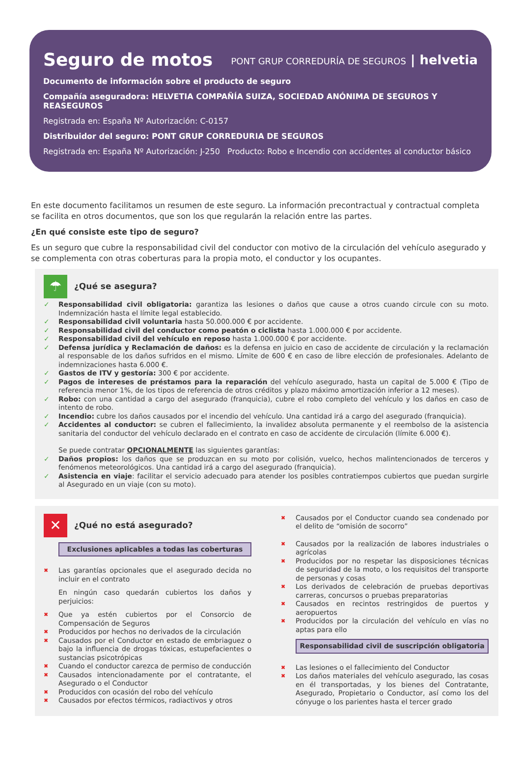Seguro de motos PONT GRUP CORREDURÍA DE SEGUROS | helvetia
Documento de información sobre el producto de seguro
Compañía aseguradora: HELVETIA COMPAÑÍA SUIZA, SOCIEDAD ANÓNIMA DE SEGUROS Y REASEGUROS
Registrada en: España Nº Autorización: C-0157
Distribuidor del seguro: PONT GRUP CORREDURIA DE SEGUROS
Registrada en: España Nº Autorización: J-250 Producto: Robo e Incendio con accidentes al conductor básico
En este documento facilitamos un resumen de este seguro. La información precontractual y contractual completa se facilita en otros documentos, que son los que regularán la relación entre las partes.
¿En qué consiste este tipo de seguro?
Es un seguro que cubre la responsabilidad civil del conductor con motivo de la circulación del vehículo asegurado y se complementa con otras coberturas para la propia moto, el conductor y los ocupantes.
☂
¿Qué se asegura?
✓ Responsabilidad civil obligatoria: garantiza las lesiones o daños que cause a otros cuando circule con su moto. Indemnización hasta el límite legal establecido.
✓ Responsabilidad civil voluntaria hasta 50.000.000 € por accidente.
✓ Responsabilidad civil del conductor como peatón o ciclista hasta 1.000.000 € por accidente.
✓ Responsabilidad civil del vehículo en reposo hasta 1.000.000 € por accidente.
✓ Defensa jurídica y Reclamación de daños: es la defensa en juicio en caso de accidente de circulación y la reclamación al responsable de los daños sufridos en el mismo. Límite de 600 € en caso de libre elección de profesionales. Adelanto de indemnizaciones hasta 6.000 €.
✓ Gastos de ITV y gestoría: 300 € por accidente.
✓ Pagos de intereses de préstamos para la reparación del vehículo asegurado, hasta un capital de 5.000 € (Tipo de referencia menor 1%, de los tipos de referencia de otros créditos y plazo máximo amortización inferior a 12 meses).
✓ Robo: con una cantidad a cargo del asegurado (franquicia), cubre el robo completo del vehículo y los daños en caso de intento de robo.
✓ Incendio: cubre los daños causados por el incendio del vehículo. Una cantidad irá a cargo del asegurado (franquicia).
✓ Accidentes al conductor: se cubren el fallecimiento, la invalidez absoluta permanente y el reembolso de la asistencia sanitaria del conductor del vehículo declarado en el contrato en caso de accidente de circulación (límite 6.000 €).
Se puede contratar OPCIONALMENTE las siguientes garantías:
✓ Daños propios: los daños que se produzcan en su moto por colisión, vuelco, hechos malintencionados de terceros y fenómenos meteorológicos. Una cantidad irá a cargo del asegurado (franquicia).
✓ Asistencia en viaje: facilitar el servicio adecuado para atender los posibles contratiempos cubiertos que puedan surgirle al Asegurado en un viaje (con su moto).
✕
¿Qué no está asegurado?
Exclusiones aplicables a todas las coberturas
✖ Las garantías opcionales que el asegurado decida no incluir en el contrato
En ningún caso quedarán cubiertos los daños y perjuicios:
✖ Que ya estén cubiertos por el Consorcio de Compensación de Seguros
✖ Producidos por hechos no derivados de la circulación
✖ Causados por el Conductor en estado de embriaguez o bajo la influencia de drogas tóxicas, estupefacientes o sustancias psicotrópicas
✖ Cuando el conductor carezca de permiso de conducción
✖ Causados intencionadamente por el contratante, el Asegurado o el Conductor
✖ Producidos con ocasión del robo del vehículo
✖ Causados por efectos térmicos, radiactivos y otros
✖ Causados por el Conductor cuando sea condenado por el delito de “omisión de socorro”
✖ Causados por la realización de labores industriales o agrícolas
✖ Producidos por no respetar las disposiciones técnicas de seguridad de la moto, o los requisitos del transporte de personas y cosas
✖ Los derivados de celebración de pruebas deportivas carreras, concursos o pruebas preparatorias
✖ Causados en recintos restringidos de puertos y aeropuertos
✖ Producidos por la circulación del vehículo en vías no aptas para ello
Responsabilidad civil de suscripción obligatoria
✖ Las lesiones o el fallecimiento del Conductor
✖ Los daños materiales del vehículo asegurado, las cosas en él transportadas, y los bienes del Contratante, Asegurado, Propietario o Conductor, así como los del cónyuge o los parientes hasta el tercer grado